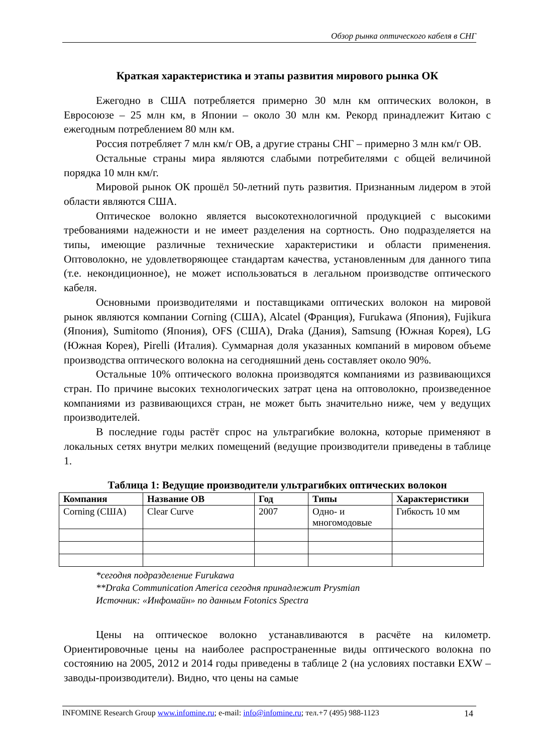Обзор рынка оптического кабеля в СНГ
Краткая характеристика и этапы развития мирового рынка ОК
Ежегодно в США потребляется примерно 30 млн км оптических волокон, в Евросоюзе – 25 млн км, в Японии – около 30 млн км. Рекорд принадлежит Китаю с ежегодным потреблением 80 млн км.
Россия потребляет 7 млн км/г ОВ, а другие страны СНГ – примерно 3 млн км/г ОВ.
Остальные страны мира являются слабыми потребителями с общей величиной порядка 10 млн км/г.
Мировой рынок ОК прошёл 50-летний путь развития. Признанным лидером в этой области являются США.
Оптическое волокно является высокотехнологичной продукцией с высокими требованиями надежности и не имеет разделения на сортность. Оно подразделяется на типы, имеющие различные технические характеристики и области применения. Оптоволокно, не удовлетворяющее стандартам качества, установленным для данного типа (т.е. некондиционное), не может использоваться в легальном производстве оптического кабеля.
Основными производителями и поставщиками оптических волокон на мировой рынок являются компании Corning (США), Alcatel (Франция), Furukawa (Япония), Fujikura (Япония), Sumitomo (Япония), OFS (США), Draka (Дания), Samsung (Южная Корея), LG (Южная Корея), Pirelli (Италия). Суммарная доля указанных компаний в мировом объеме производства оптического волокна на сегодняшний день составляет около 90%.
Остальные 10% оптического волокна производятся компаниями из развивающихся стран. По причине высоких технологических затрат цена на оптоволокно, произведенное компаниями из развивающихся стран, не может быть значительно ниже, чем у ведущих производителей.
В последние годы растёт спрос на ультрагибкие волокна, которые применяют в локальных сетях внутри мелких помещений (ведущие производители приведены в таблице 1.
Таблица 1: Ведущие производители ультрагибких оптических волокон
| Компания | Название ОВ | Год | Типы | Характеристики |
| --- | --- | --- | --- | --- |
| Corning (США) | Clear Curve | 2007 | Одно- и многомодовые | Гибкость 10 мм |
*сегодня подразделение Furukawa
**Draka Communication America сегодня принадлежит Prysmian
Источник: «Инфомайн» по данным Fotonics Spectra
Цены на оптическое волокно устанавливаются в расчёте на километр. Ориентировочные цены на наиболее распространенные виды оптического волокна по состоянию на 2005, 2012 и 2014 годы приведены в таблице 2 (на условиях поставки EXW – заводы-производители). Видно, что цены на самые
INFOMINE Research Group www.infomine.ru; e-mail: info@infomine.ru; тел.+7 (495) 988-1123 14